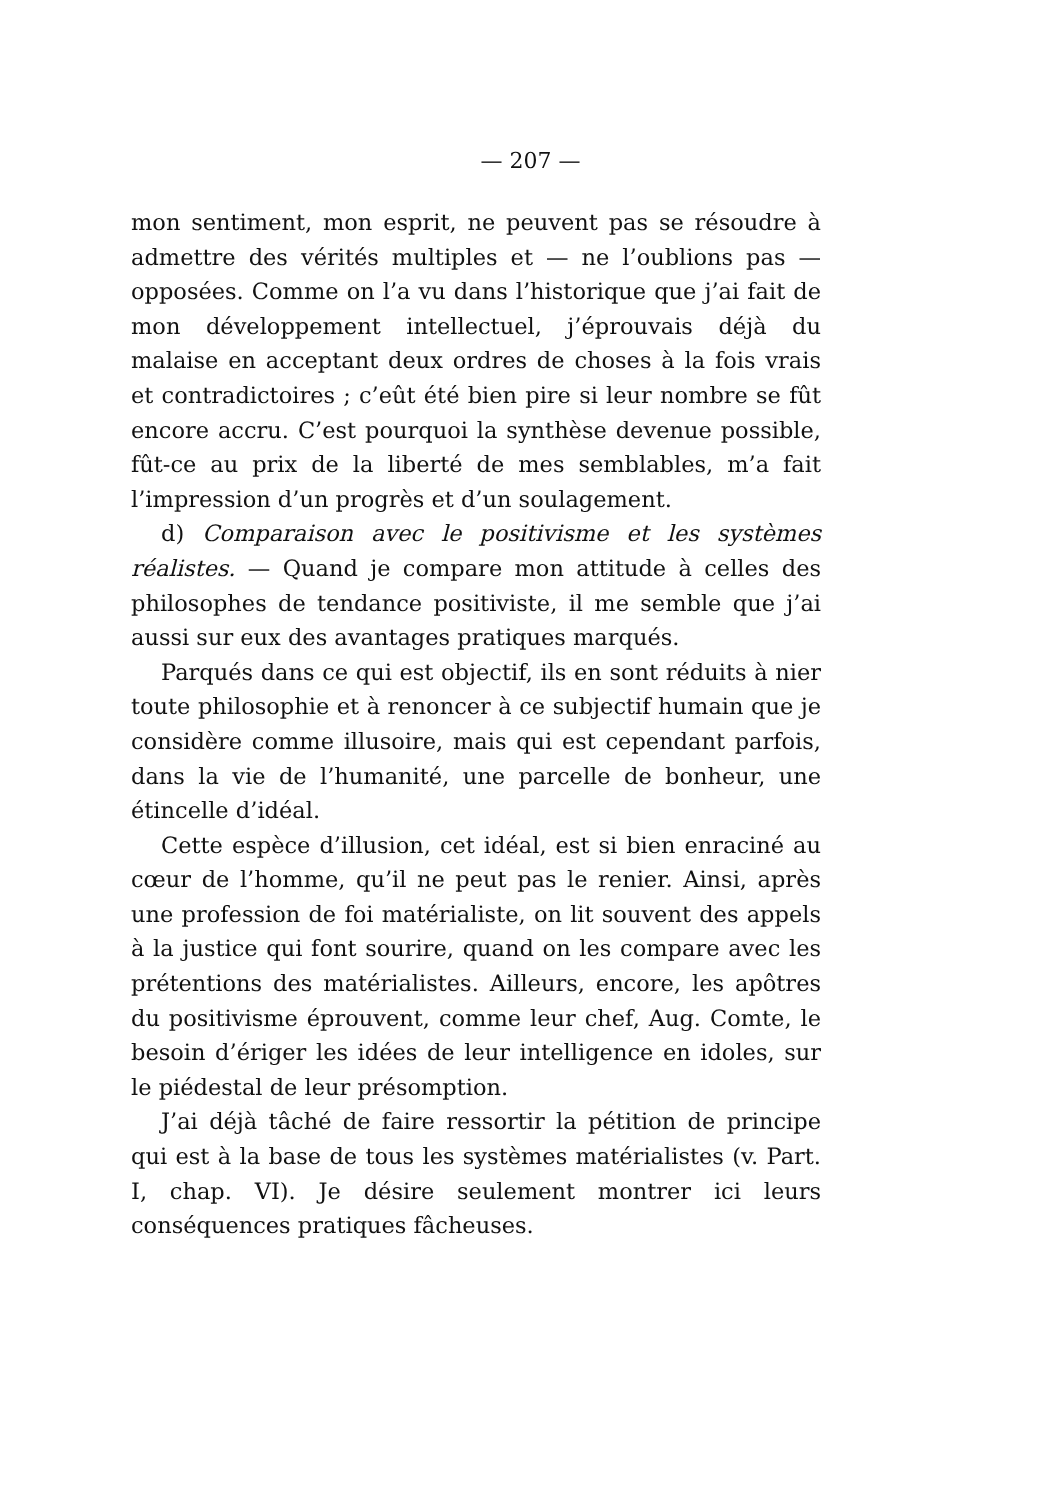— 207 —
mon sentiment, mon esprit, ne peuvent pas se résoudre à admettre des vérités multiples et — ne l’oublions pas — opposées. Comme on l’a vu dans l’historique que j’ai fait de mon développement intellectuel, j’éprouvais déjà du malaise en acceptant deux ordres de choses à la fois vrais et contradictoires ; c’eût été bien pire si leur nombre se fût encore accru. C’est pourquoi la synthèse devenue possible, fût-ce au prix de la liberté de mes semblables, m’a fait l’impression d’un progrès et d’un soulagement.
d) Comparaison avec le positivisme et les systèmes réalistes. — Quand je compare mon attitude à celles des philosophes de tendance positiviste, il me semble que j’ai aussi sur eux des avantages pratiques marqués.
Parqués dans ce qui est objectif, ils en sont réduits à nier toute philosophie et à renoncer à ce subjectif humain que je considère comme illusoire, mais qui est cependant parfois, dans la vie de l’humanité, une parcelle de bonheur, une étincelle d’idéal.
Cette espèce d’illusion, cet idéal, est si bien enraciné au cœur de l’homme, qu’il ne peut pas le renier. Ainsi, après une profession de foi matérialiste, on lit souvent des appels à la justice qui font sourire, quand on les compare avec les prétentions des matérialistes. Ailleurs, encore, les apôtres du positivisme éprouvent, comme leur chef, Aug. Comte, le besoin d’ériger les idées de leur intelligence en idoles, sur le piédestal de leur présomption.
J’ai déjà tâché de faire ressortir la pétition de principe qui est à la base de tous les systèmes matérialistes (v. Part. I, chap. VI). Je désire seulement montrer ici leurs conséquences pratiques fâcheuses.